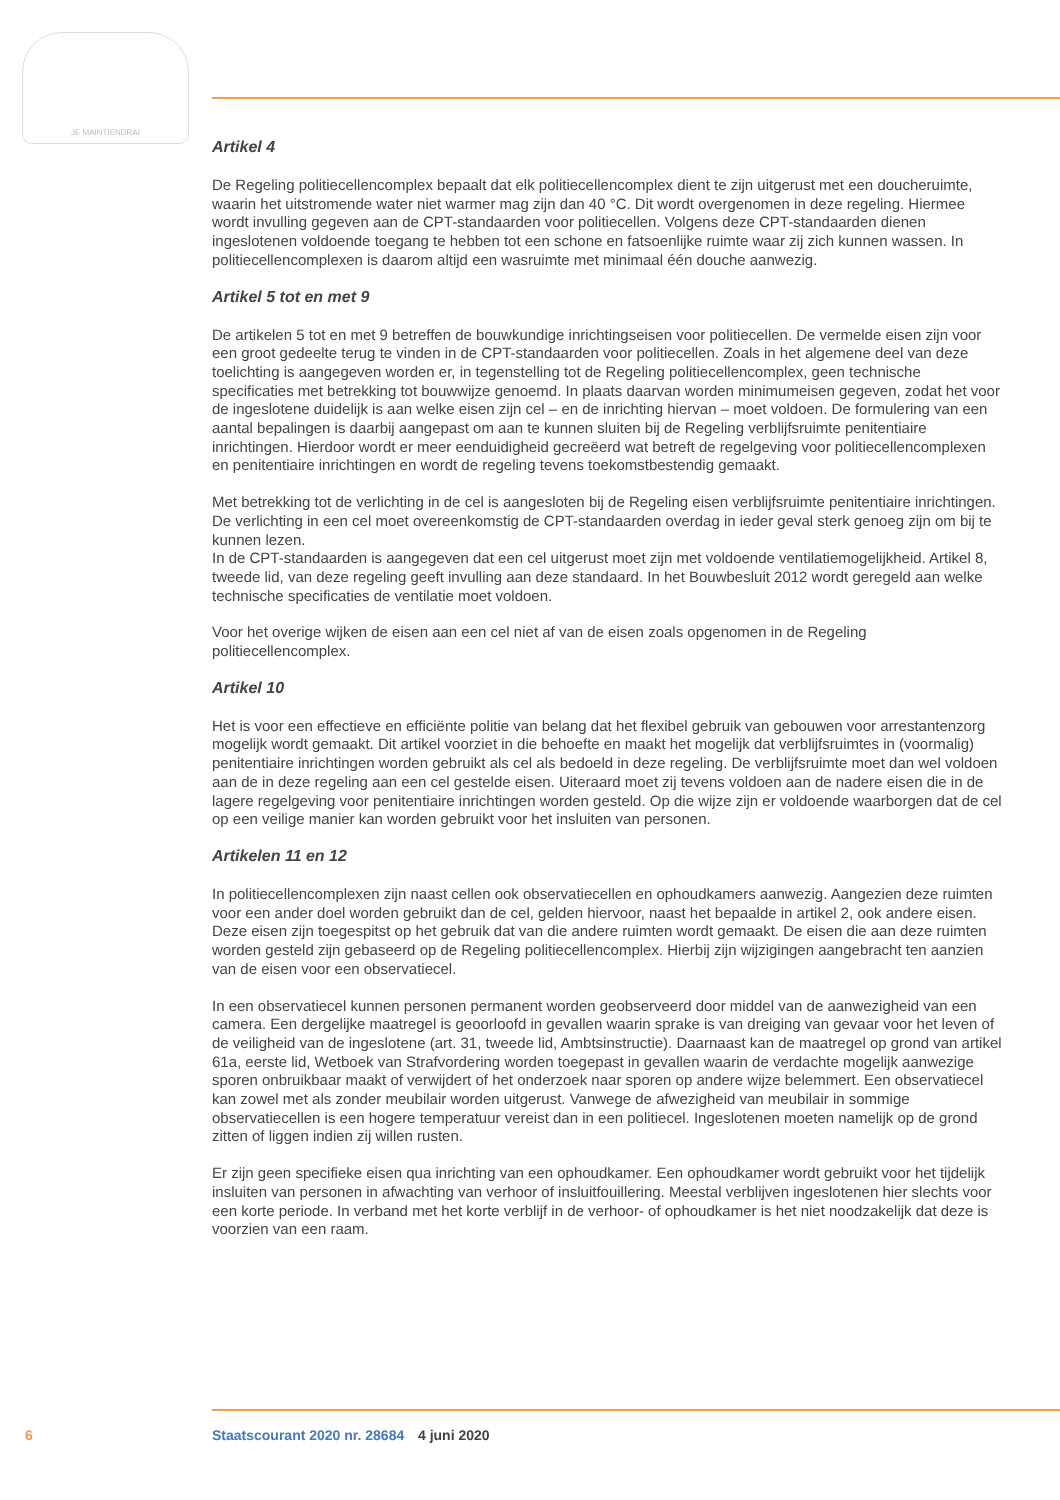JE MAINTIENDRAI
Artikel 4
De Regeling politiecellencomplex bepaalt dat elk politiecellencomplex dient te zijn uitgerust met een doucheruimte, waarin het uitstromende water niet warmer mag zijn dan 40 °C. Dit wordt overgenomen in deze regeling. Hiermee wordt invulling gegeven aan de CPT-standaarden voor politiecellen. Volgens deze CPT-standaarden dienen ingeslotenen voldoende toegang te hebben tot een schone en fatsoenlijke ruimte waar zij zich kunnen wassen. In politiecellencomplexen is daarom altijd een wasruimte met minimaal één douche aanwezig.
Artikel 5 tot en met 9
De artikelen 5 tot en met 9 betreffen de bouwkundige inrichtingseisen voor politiecellen. De vermelde eisen zijn voor een groot gedeelte terug te vinden in de CPT-standaarden voor politiecellen. Zoals in het algemene deel van deze toelichting is aangegeven worden er, in tegenstelling tot de Regeling politiecellencomplex, geen technische specificaties met betrekking tot bouwwijze genoemd. In plaats daarvan worden minimumeisen gegeven, zodat het voor de ingeslotene duidelijk is aan welke eisen zijn cel – en de inrichting hiervan – moet voldoen. De formulering van een aantal bepalingen is daarbij aangepast om aan te kunnen sluiten bij de Regeling verblijfsruimte penitentiaire inrichtingen. Hierdoor wordt er meer eenduidigheid gecreëerd wat betreft de regelgeving voor politiecellencomplexen en penitentiaire inrichtingen en wordt de regeling tevens toekomstbestendig gemaakt.
Met betrekking tot de verlichting in de cel is aangesloten bij de Regeling eisen verblijfsruimte penitentiaire inrichtingen. De verlichting in een cel moet overeenkomstig de CPT-standaarden overdag in ieder geval sterk genoeg zijn om bij te kunnen lezen.
In de CPT-standaarden is aangegeven dat een cel uitgerust moet zijn met voldoende ventilatiemogelijkheid. Artikel 8, tweede lid, van deze regeling geeft invulling aan deze standaard. In het Bouwbesluit 2012 wordt geregeld aan welke technische specificaties de ventilatie moet voldoen.
Voor het overige wijken de eisen aan een cel niet af van de eisen zoals opgenomen in de Regeling politiecellencomplex.
Artikel 10
Het is voor een effectieve en efficiënte politie van belang dat het flexibel gebruik van gebouwen voor arrestantenzorg mogelijk wordt gemaakt. Dit artikel voorziet in die behoefte en maakt het mogelijk dat verblijfsruimtes in (voormalig) penitentiaire inrichtingen worden gebruikt als cel als bedoeld in deze regeling. De verblijfsruimte moet dan wel voldoen aan de in deze regeling aan een cel gestelde eisen. Uiteraard moet zij tevens voldoen aan de nadere eisen die in de lagere regelgeving voor penitentiaire inrichtingen worden gesteld. Op die wijze zijn er voldoende waarborgen dat de cel op een veilige manier kan worden gebruikt voor het insluiten van personen.
Artikelen 11 en 12
In politiecellencomplexen zijn naast cellen ook observatiecellen en ophoudkamers aanwezig. Aangezien deze ruimten voor een ander doel worden gebruikt dan de cel, gelden hiervoor, naast het bepaalde in artikel 2, ook andere eisen. Deze eisen zijn toegespitst op het gebruik dat van die andere ruimten wordt gemaakt. De eisen die aan deze ruimten worden gesteld zijn gebaseerd op de Regeling politiecellencomplex. Hierbij zijn wijzigingen aangebracht ten aanzien van de eisen voor een observatiecel.
In een observatiecel kunnen personen permanent worden geobserveerd door middel van de aanwezigheid van een camera. Een dergelijke maatregel is geoorloofd in gevallen waarin sprake is van dreiging van gevaar voor het leven of de veiligheid van de ingeslotene (art. 31, tweede lid, Ambtsinstructie). Daarnaast kan de maatregel op grond van artikel 61a, eerste lid, Wetboek van Strafvordering worden toegepast in gevallen waarin de verdachte mogelijk aanwezige sporen onbruikbaar maakt of verwijdert of het onderzoek naar sporen op andere wijze belemmert. Een observatiecel kan zowel met als zonder meubilair worden uitgerust. Vanwege de afwezigheid van meubilair in sommige observatiecellen is een hogere temperatuur vereist dan in een politiecel. Ingeslotenen moeten namelijk op de grond zitten of liggen indien zij willen rusten.
Er zijn geen specifieke eisen qua inrichting van een ophoudkamer. Een ophoudkamer wordt gebruikt voor het tijdelijk insluiten van personen in afwachting van verhoor of insluitfouillering. Meestal verblijven ingeslotenen hier slechts voor een korte periode. In verband met het korte verblijf in de verhoor- of ophoudkamer is het niet noodzakelijk dat deze is voorzien van een raam.
6 Staatscourant 2020 nr. 28684 4 juni 2020